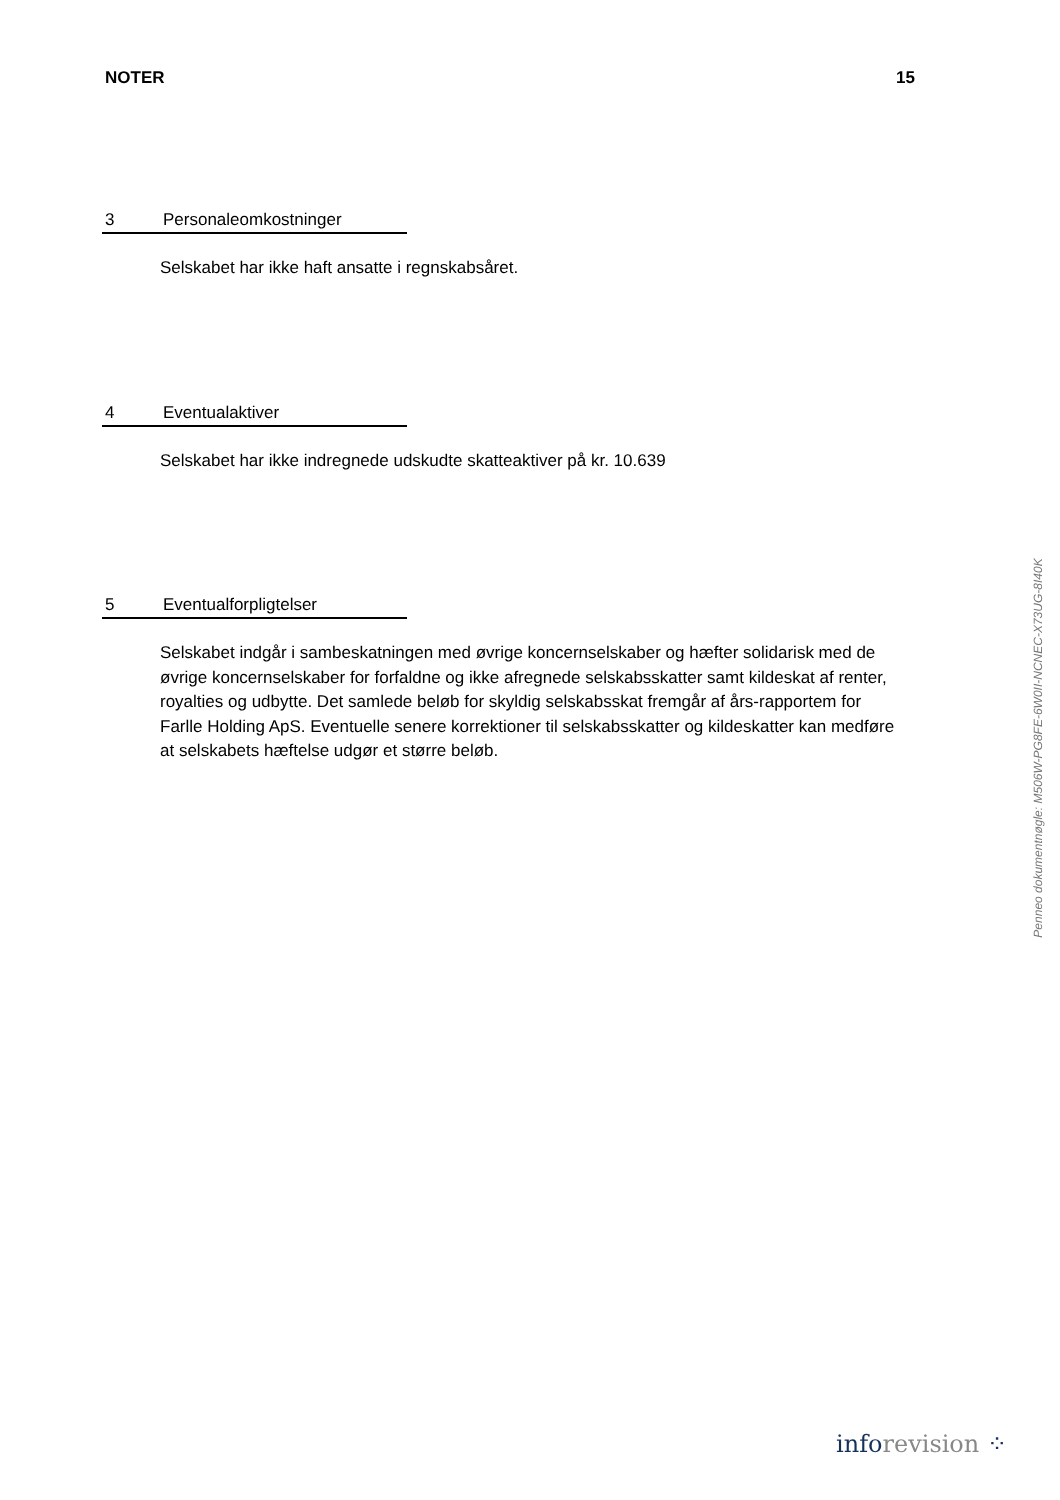NOTER 15
3 Personaleomkostninger
Selskabet har ikke haft ansatte i regnskabsåret.
4 Eventualaktiver
Selskabet har ikke indregnede udskudte skatteaktiver på kr. 10.639
5 Eventualforpligtelser
Selskabet indgår i sambeskatningen med øvrige koncernselskaber og hæfter solidarisk med de øvrige koncernselskaber for forfaldne og ikke afregnede selskabsskatter samt kildeskat af renter, royalties og udbytte. Det samlede beløb for skyldig selskabsskat fremgår af års-rapportem for Farlle Holding ApS. Eventuelle senere korrektioner til selskabsskatter og kildeskatter kan medføre at selskabets hæftelse udgør et større beløb.
Penneo dokumentnøgle: M506W-PG8FE-6W0II-NCNEC-X73UG-8I40K
info revision ⁘